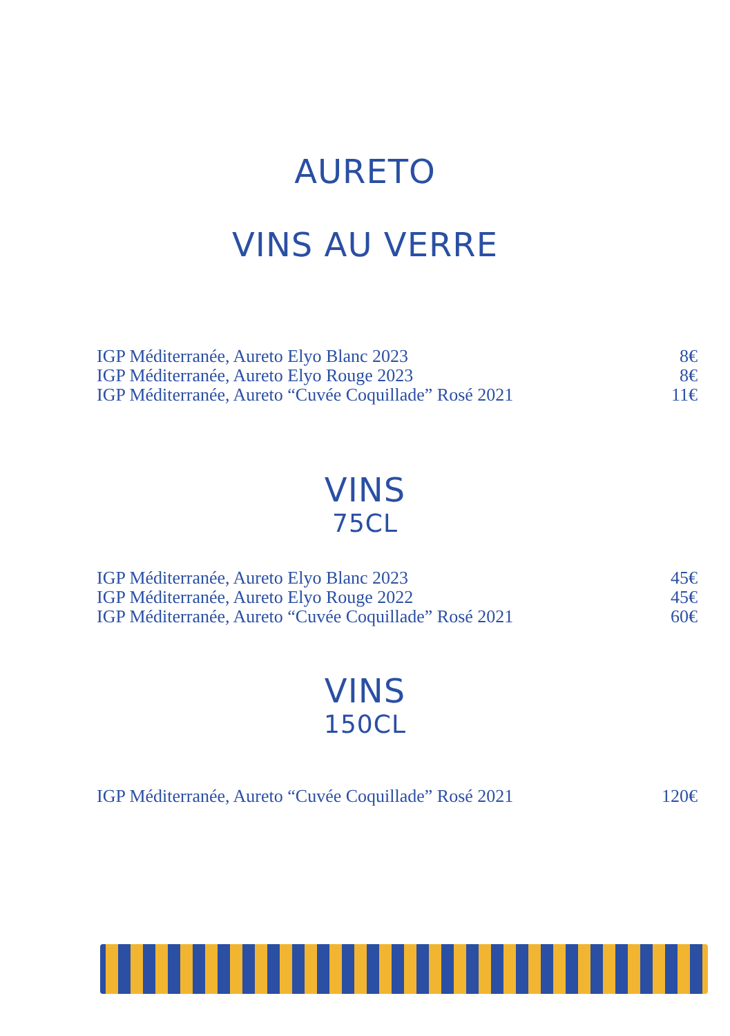AURETO
VINS AU VERRE
| IGP Méditerranée, Aureto Elyo Blanc 2023 | 8€ |
| IGP Méditerranée, Aureto Elyo Rouge 2023 | 8€ |
| IGP Méditerranée, Aureto “Cuvée Coquillade” Rosé 2021 | 11€ |
VINS
75CL
| IGP Méditerranée, Aureto Elyo Blanc 2023 | 45€ |
| IGP Méditerranée, Aureto Elyo Rouge 2022 | 45€ |
| IGP Méditerranée, Aureto “Cuvée Coquillade” Rosé 2021 | 60€ |
VINS
150CL
| IGP Méditerranée, Aureto “Cuvée Coquillade” Rosé 2021 | 120€ |